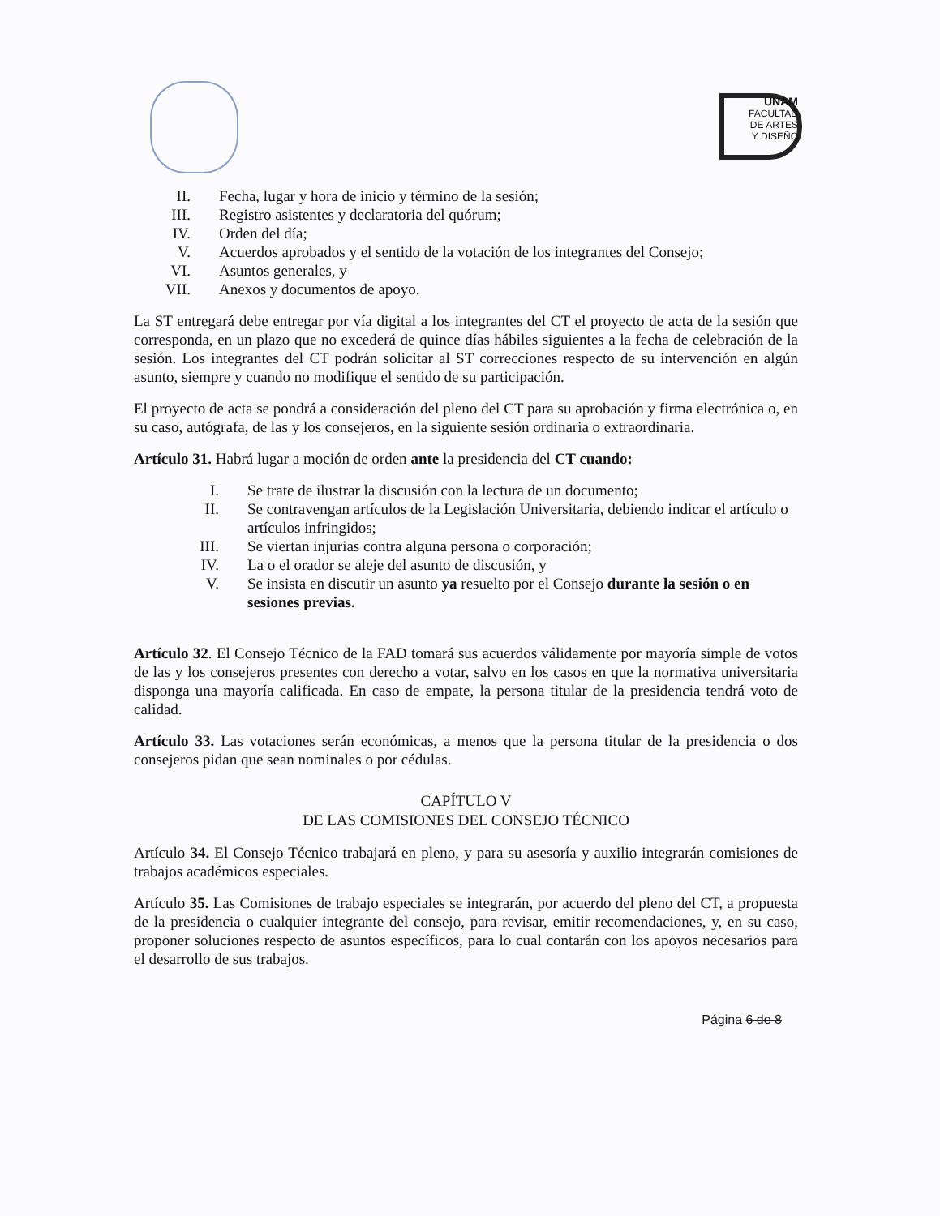UNAM
FACULTAD
DE ARTES
Y DISEÑO
II. Fecha, lugar y hora de inicio y término de la sesión;
III. Registro asistentes y declaratoria del quórum;
IV. Orden del día;
V. Acuerdos aprobados y el sentido de la votación de los integrantes del Consejo;
VI. Asuntos generales, y
VII. Anexos y documentos de apoyo.
La ST entregará debe entregar por vía digital a los integrantes del CT el proyecto de acta de la sesión que corresponda, en un plazo que no excederá de quince días hábiles siguientes a la fecha de celebración de la sesión. Los integrantes del CT podrán solicitar al ST correcciones respecto de su intervención en algún asunto, siempre y cuando no modifique el sentido de su participación.
El proyecto de acta se pondrá a consideración del pleno del CT para su aprobación y firma electrónica o, en su caso, autógrafa, de las y los consejeros, en la siguiente sesión ordinaria o extraordinaria.
Artículo 31. Habrá lugar a moción de orden ante la presidencia del CT cuando:
I. Se trate de ilustrar la discusión con la lectura de un documento;
II. Se contravengan artículos de la Legislación Universitaria, debiendo indicar el artículo o artículos infringidos;
III. Se viertan injurias contra alguna persona o corporación;
IV. La o el orador se aleje del asunto de discusión, y
V. Se insista en discutir un asunto ya resuelto por el Consejo durante la sesión o en sesiones previas.
Artículo 32. El Consejo Técnico de la FAD tomará sus acuerdos válidamente por mayoría simple de votos de las y los consejeros presentes con derecho a votar, salvo en los casos en que la normativa universitaria disponga una mayoría calificada. En caso de empate, la persona titular de la presidencia tendrá voto de calidad.
Artículo 33. Las votaciones serán económicas, a menos que la persona titular de la presidencia o dos consejeros pidan que sean nominales o por cédulas.
CAPÍTULO V
DE LAS COMISIONES DEL CONSEJO TÉCNICO
Artículo 34. El Consejo Técnico trabajará en pleno, y para su asesoría y auxilio integrarán comisiones de trabajos académicos especiales.
Artículo 35. Las Comisiones de trabajo especiales se integrarán, por acuerdo del pleno del CT, a propuesta de la presidencia o cualquier integrante del consejo, para revisar, emitir recomendaciones, y, en su caso, proponer soluciones respecto de asuntos específicos, para lo cual contarán con los apoyos necesarios para el desarrollo de sus trabajos.
Página 6 de 8